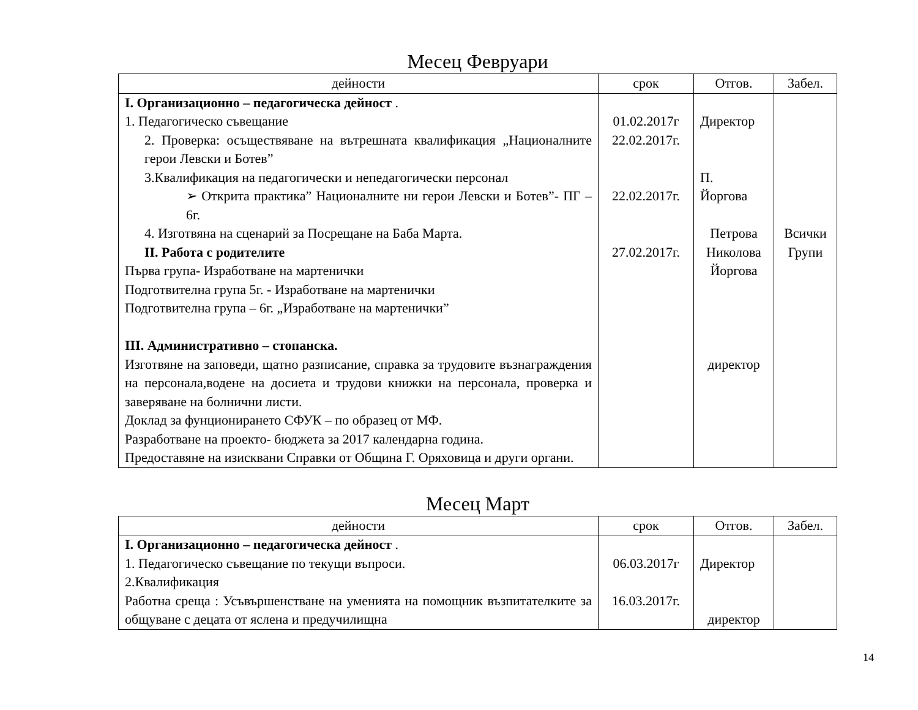Месец Февруари
| дейности | срок | Отгов. | Забел. |
| --- | --- | --- | --- |
| І. Организационно – педагогическа дейност . 1. Педагогическо съвещание 2. Проверка: осъществяване на вътрешната квалификация „Националните герои Левски и Ботев” 3.Квалификация на педагогически и непедагогически персонал ➢ Открита практика” Националните ни герои Левски и Ботев”- ПГ – 6г. 4. Изготвяна на сценарий за Посрещане на Баба Марта. ІІ. Работа с родителите Първа група- Изработване на мартенички Подготвителна група 5г. - Изработване на мартенички Подготвителна група – 6г. „Изработване на мартенички” ІІІ. Административно – стопанска. Изготвяне на заповеди, щатно разписание, справка за трудовите възнаграждения на персонала,водене на досиета и трудови книжки на персонала, проверка и заверяване на болнични листи. Доклад за фунционирането СФУК – по образец от МФ. Разработване на проекто- бюджета за 2017 календарна година. Предоставяне на изисквани Справки от Община Г. Оряховица и други органи. | 01.02.2017г 22.02.2017г. 22.02.2017г. 27.02.2017г. | Директор П. Йоргова Петрова Николова Йоргова директор | Всички Групи |
Месец Март
| дейности | срок | Отгов. | Забел. |
| --- | --- | --- | --- |
| І. Организационно – педагогическа дейност . 1. Педагогическо съвещание по текущи въпроси. 2.Квалификация Работна среща : Усъвършенстване на уменията на помощник възпитателките за общуване с децата от яслена и предучилищна | 06.03.2017г 16.03.2017г. | Директор директор | |
14